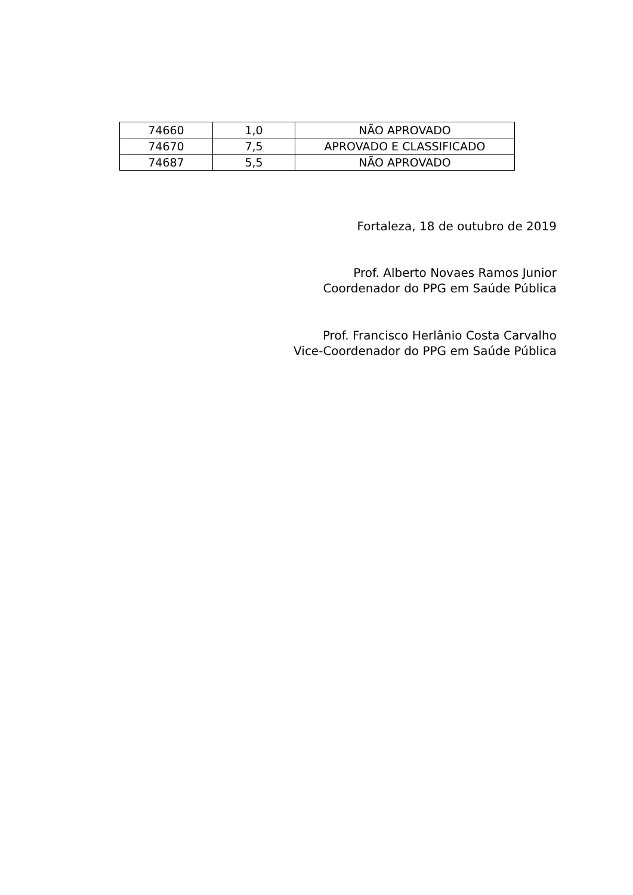| 74660 | 1,0 | NÃO APROVADO |
| 74670 | 7,5 | APROVADO E CLASSIFICADO |
| 74687 | 5,5 | NÃO APROVADO |
Fortaleza, 18 de outubro de 2019
Prof. Alberto Novaes Ramos Junior
Coordenador do PPG em Saúde Pública
Prof. Francisco Herlânio Costa Carvalho
Vice-Coordenador do PPG em Saúde Pública